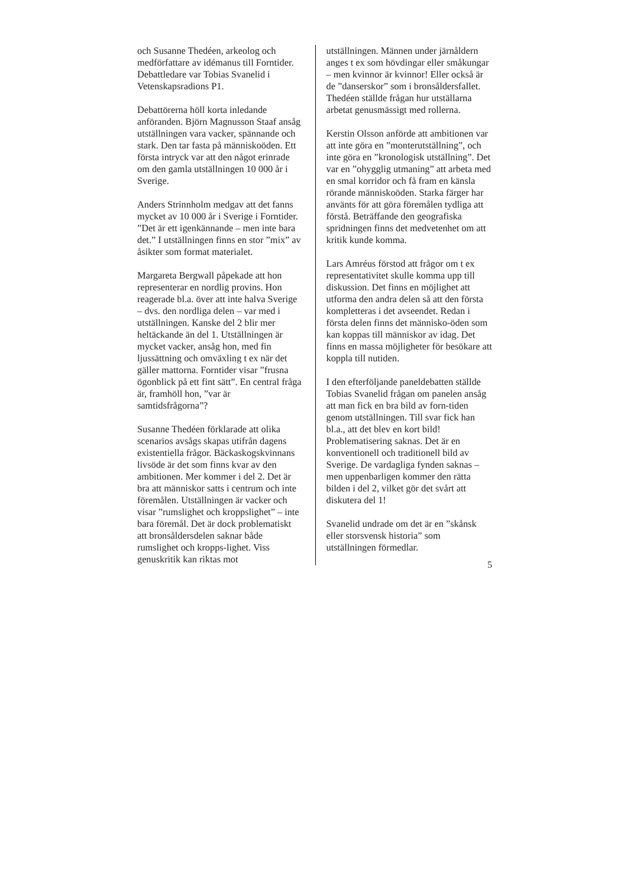och Susanne Thedéen, arkeolog och medförfattare av idémanus till Forntider. Debattledare var Tobias Svanelid i Vetenskapsradions P1.
Debattörerna höll korta inledande anföranden. Björn Magnusson Staaf ansåg utställningen vara vacker, spännande och stark. Den tar fasta på människoöden. Ett första intryck var att den något erinrade om den gamla utställningen 10 000 år i Sverige.
Anders Strinnholm medgav att det fanns mycket av 10 000 år i Sverige i Forntider. ”Det är ett igenkännande – men inte bara det.” I utställningen finns en stor ”mix” av åsikter som format materialet.
Margareta Bergwall påpekade att hon representerar en nordlig provins. Hon reagerade bl.a. över att inte halva Sverige – dvs. den nordliga delen – var med i utställningen. Kanske del 2 blir mer heltäckande än del 1. Utställningen är mycket vacker, ansåg hon, med fin ljussättning och omväxling t ex när det gäller mattorna. Forntider visar ”frusna ögonblick på ett fint sätt”. En central fråga är, framhöll hon, ”var är samtidsfrågorna”?
Susanne Thedéen förklarade att olika scenarios avsågs skapas utifrån dagens existentiella frågor. Bäckaskogskvinnans livsöde är det som finns kvar av den ambitionen. Mer kommer i del 2. Det är bra att människor satts i centrum och inte föremålen. Utställningen är vacker och visar ”rumslighet och kroppslighet” – inte bara föremål. Det är dock problematiskt att bronsåldersdelen saknar både rumslighet och kropps-lighet. Viss genuskritik kan riktas mot
utställningen. Männen under järnåldern anges t ex som hövdingar eller småkungar – men kvinnor är kvinnor! Eller också är de ”danserskor” som i bronsåldersfallet. Thedéen ställde frågan hur utställarna arbetat genusmässigt med rollerna.
Kerstin Olsson anförde att ambitionen var att inte göra en ”monterutställning”, och inte göra en ”kronologisk utställning”. Det var en ”ohygglig utmaning” att arbeta med en smal korridor och få fram en känsla rörande människoöden. Starka färger har använts för att göra föremålen tydliga att förstå. Beträffande den geografiska spridningen finns det medvetenhet om att kritik kunde komma.
Lars Amréus förstod att frågor om t ex representativitet skulle komma upp till diskussion. Det finns en möjlighet att utforma den andra delen så att den första kompletteras i det avseendet. Redan i första delen finns det människo-öden som kan koppas till människor av idag. Det finns en massa möjligheter för besökare att koppla till nutiden.
I den efterföljande paneldebatten ställde Tobias Svanelid frågan om panelen ansåg att man fick en bra bild av forn-tiden genom utställningen. Till svar fick han bl.a., att det blev en kort bild! Problematisering saknas. Det är en konventionell och traditionell bild av Sverige. De vardagliga fynden saknas – men uppenbarligen kommer den rätta bilden i del 2, vilket gör det svårt att diskutera del 1!
Svanelid undrade om det är en ”skånsk eller storsvensk historia” som utställningen förmedlar.
5